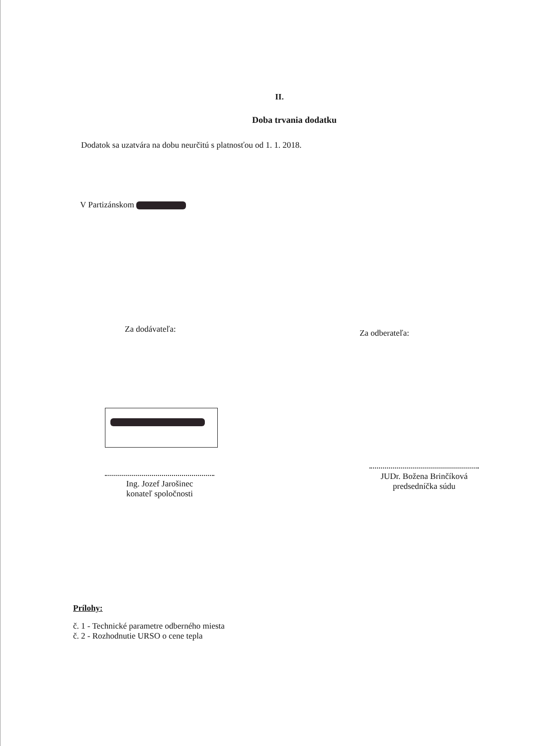II.
Doba trvania dodatku
Dodatok sa uzatvára na dobu neurčitú s platnosťou od 1. 1. 2018.
V Partizánskom
Za dodávateľa:
Za odberateľa:
Ing. Jozef Jarošinec
konateľ spoločnosti
JUDr. Božena Brinčíková
predsedníčka súdu
Prílohy:
č. 1 - Technické parametre odberného miesta
č. 2 - Rozhodnutie URSO o cene tepla